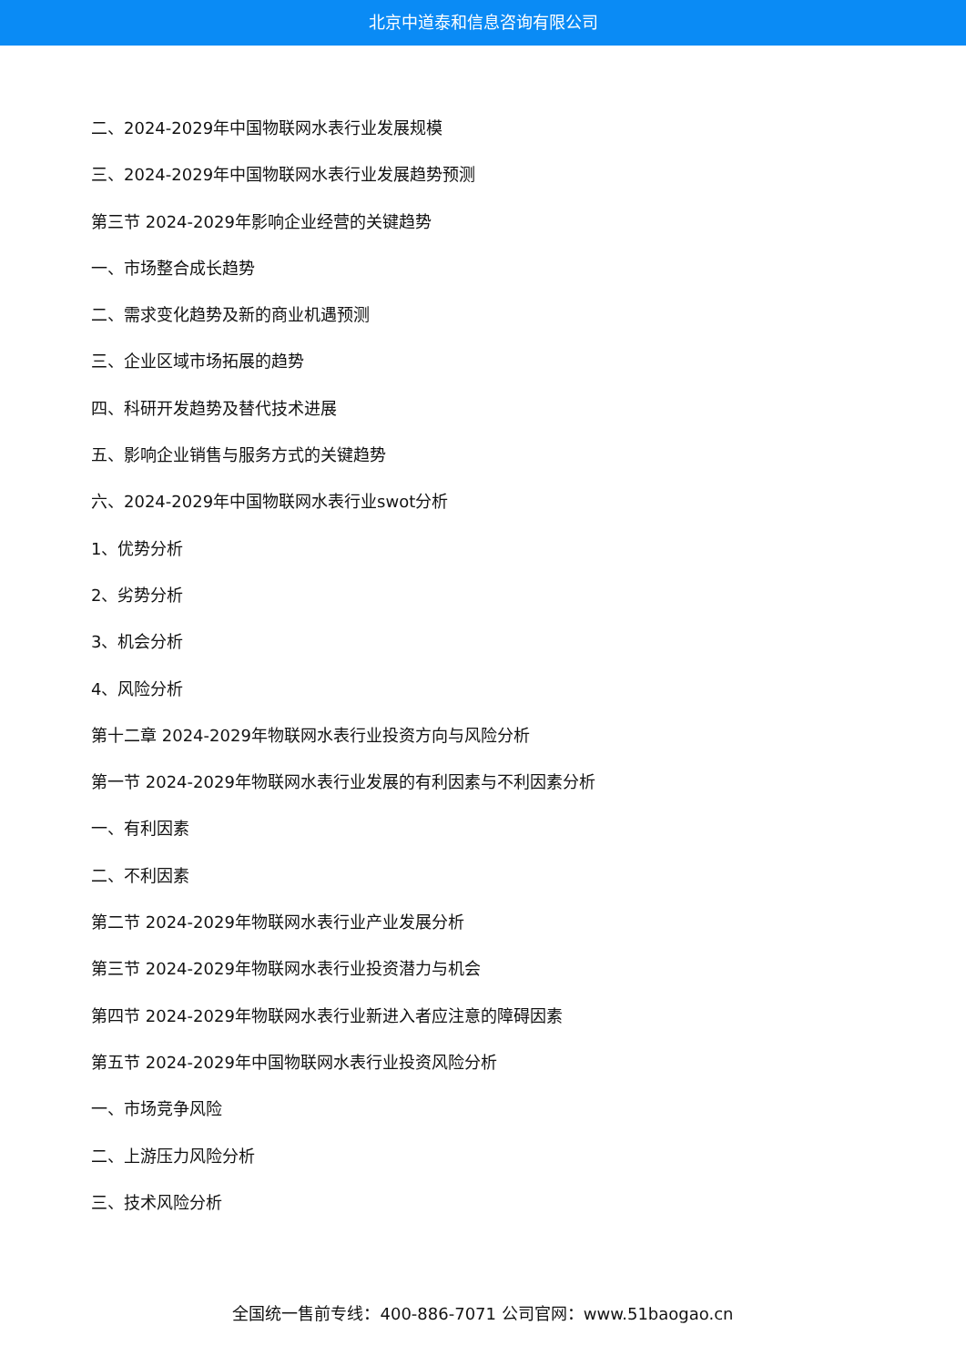北京中道泰和信息咨询有限公司
二、2024-2029年中国物联网水表行业发展规模
三、2024-2029年中国物联网水表行业发展趋势预测
第三节 2024-2029年影响企业经营的关键趋势
一、市场整合成长趋势
二、需求变化趋势及新的商业机遇预测
三、企业区域市场拓展的趋势
四、科研开发趋势及替代技术进展
五、影响企业销售与服务方式的关键趋势
六、2024-2029年中国物联网水表行业swot分析
1、优势分析
2、劣势分析
3、机会分析
4、风险分析
第十二章 2024-2029年物联网水表行业投资方向与风险分析
第一节 2024-2029年物联网水表行业发展的有利因素与不利因素分析
一、有利因素
二、不利因素
第二节 2024-2029年物联网水表行业产业发展分析
第三节 2024-2029年物联网水表行业投资潜力与机会
第四节 2024-2029年物联网水表行业新进入者应注意的障碍因素
第五节 2024-2029年中国物联网水表行业投资风险分析
一、市场竞争风险
二、上游压力风险分析
三、技术风险分析
全国统一售前专线：400-886-7071 公司官网：www.51baogao.cn